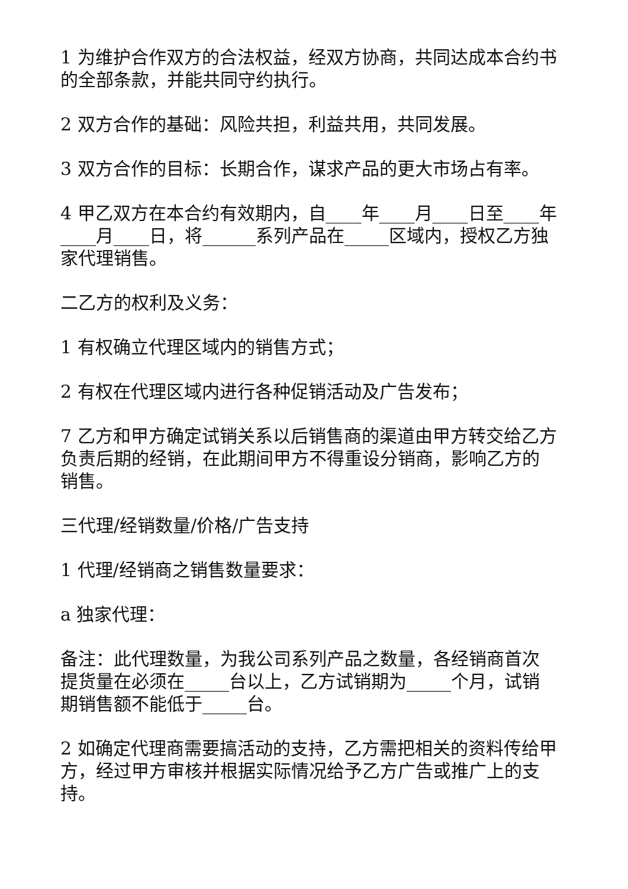1 为维护合作双方的合法权益，经双方协商，共同达成本合约书的全部条款，并能共同守约执行。
2 双方合作的基础：风险共担，利益共用，共同发展。
3 双方合作的目标：长期合作，谋求产品的更大市场占有率。
4 甲乙双方在本合约有效期内，自____年____月____日至____年____月____日，将______系列产品在_____区域内，授权乙方独家代理销售。
二乙方的权利及义务：
1 有权确立代理区域内的销售方式；
2 有权在代理区域内进行各种促销活动及广告发布；
7 乙方和甲方确定试销关系以后销售商的渠道由甲方转交给乙方负责后期的经销，在此期间甲方不得重设分销商，影响乙方的销售。
三代理/经销数量/价格/广告支持
1 代理/经销商之销售数量要求：
a 独家代理：
备注：此代理数量，为我公司系列产品之数量，各经销商首次提货量在必须在_____台以上，乙方试销期为_____个月，试销期销售额不能低于_____台。
2 如确定代理商需要搞活动的支持，乙方需把相关的资料传给甲方，经过甲方审核并根据实际情况给予乙方广告或推广上的支持。